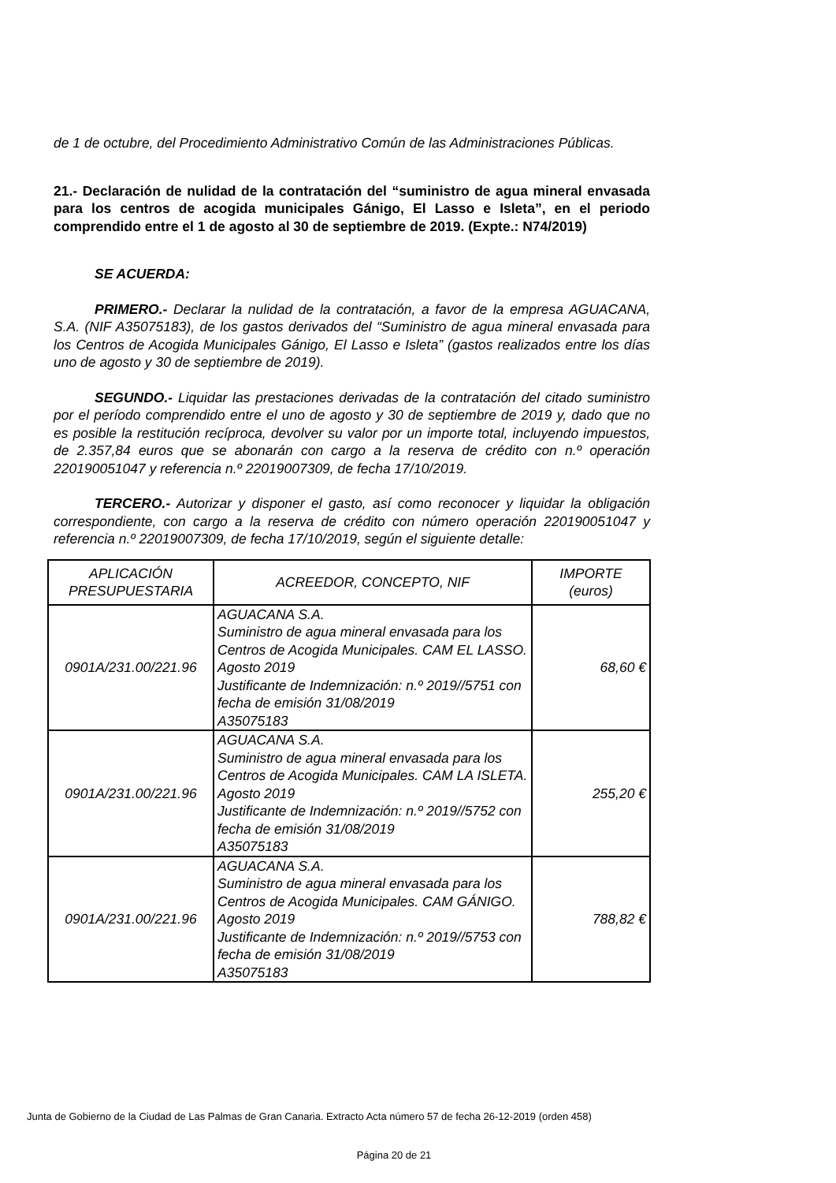de 1 de octubre, del Procedimiento Administrativo Común de las Administraciones Públicas.
21.- Declaración de nulidad de la contratación del “suministro de agua mineral envasada para los centros de acogida municipales Gánigo, El Lasso e Isleta”, en el periodo comprendido entre el 1 de agosto al 30 de septiembre de 2019. (Expte.: N74/2019)
SE ACUERDA:
PRIMERO.- Declarar la nulidad de la contratación, a favor de la empresa AGUACANA, S.A. (NIF A35075183), de los gastos derivados del “Suministro de agua mineral envasada para los Centros de Acogida Municipales Gánigo, El Lasso e Isleta” (gastos realizados entre los días uno de agosto y 30 de septiembre de 2019).
SEGUNDO.- Liquidar las prestaciones derivadas de la contratación del citado suministro por el período comprendido entre el uno de agosto y 30 de septiembre de 2019 y, dado que no es posible la restitución recíproca, devolver su valor por un importe total, incluyendo impuestos, de 2.357,84 euros que se abonarán con cargo a la reserva de crédito con n.º operación 220190051047 y referencia n.º 22019007309, de fecha 17/10/2019.
TERCERO.- Autorizar y disponer el gasto, así como reconocer y liquidar la obligación correspondiente, con cargo a la reserva de crédito con número operación 220190051047 y referencia n.º 22019007309, de fecha 17/10/2019, según el siguiente detalle:
| APLICACIÓN PRESUPUESTARIA | ACREEDOR, CONCEPTO, NIF | IMPORTE (euros) |
| --- | --- | --- |
| 0901A/231.00/221.96 | AGUACANA S.A. Suministro de agua mineral envasada para los Centros de Acogida Municipales. CAM EL LASSO. Agosto 2019 Justificante de Indemnización: n.º 2019//5751 con fecha de emisión 31/08/2019 A35075183 | 68,60 € |
| 0901A/231.00/221.96 | AGUACANA S.A. Suministro de agua mineral envasada para los Centros de Acogida Municipales. CAM LA ISLETA. Agosto 2019 Justificante de Indemnización: n.º 2019//5752 con fecha de emisión 31/08/2019 A35075183 | 255,20 € |
| 0901A/231.00/221.96 | AGUACANA S.A. Suministro de agua mineral envasada para los Centros de Acogida Municipales. CAM GÁNIGO. Agosto 2019 Justificante de Indemnización: n.º 2019//5753 con fecha de emisión 31/08/2019 A35075183 | 788,82 € |
Junta de Gobierno de la Ciudad de Las Palmas de Gran Canaria. Extracto Acta número 57 de fecha 26-12-2019 (orden 458)
Página 20 de 21